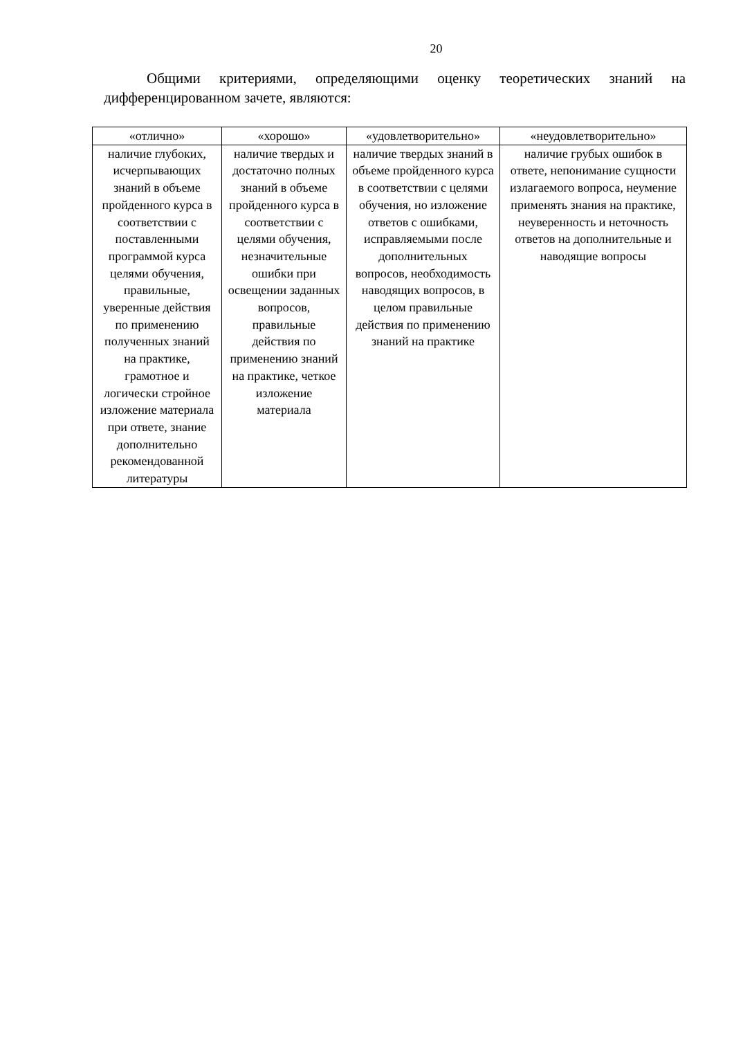20
Общими критериями, определяющими оценку теоретических знаний на дифференцированном зачете, являются:
| «отлично» | «хорошо» | «удовлетворительно» | «неудовлетворительно» |
| --- | --- | --- | --- |
| наличие глубоких, исчерпывающих знаний в объеме пройденного курса в соответствии с поставленными программой курса целями обучения, правильные, уверенные действия по применению полученных знаний на практике, грамотное и логически стройное изложение материала при ответе, знание дополнительно рекомендованной литературы | наличие твердых и достаточно полных знаний в объеме пройденного курса в соответствии с целями обучения, незначительные ошибки при освещении заданных вопросов, правильные действия по применению знаний на практике, четкое изложение материала | наличие твердых знаний в объеме пройденного курса в соответствии с целями обучения, но изложение ответов с ошибками, исправляемыми после дополнительных вопросов, необходимость наводящих вопросов, в целом правильные действия по применению знаний на практике | наличие грубых ошибок в ответе, непонимание сущности излагаемого вопроса, неумение применять знания на практике, неуверенность и неточность ответов на дополнительные и наводящие вопросы |